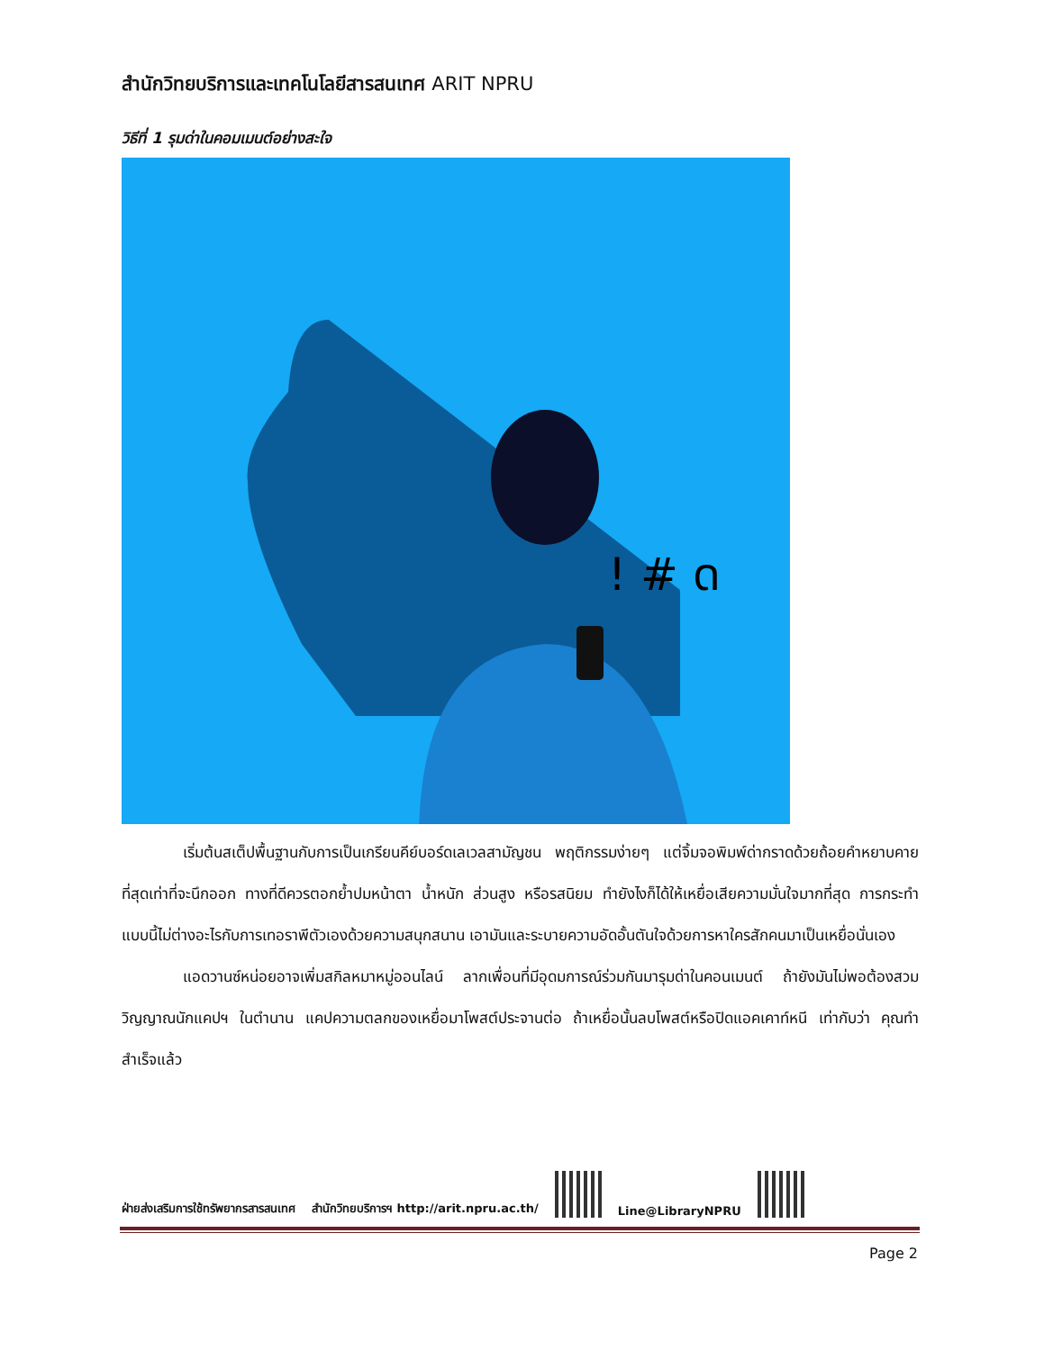สำนักวิทยบริการและเทคโนโลยีสารสนเทศ ARIT NPRU
วิธีที่ 1 รุมด่าในคอมเมนต์อย่างสะใจ
! # ด
เริ่มต้นสเต็ปพื้นฐานกับการเป็นเกรียนคีย์บอร์ดเลเวลสามัญชน พฤติกรรมง่ายๆ แต่จิ้มจอพิมพ์ด่ากราดด้วยถ้อยคำหยาบคายที่สุดเท่าที่จะนึกออก ทางที่ดีควรตอกย้ำปมหน้าตา น้ำหนัก ส่วนสูง หรือรสนิยม ทำยังไงก็ได้ให้เหยื่อเสียความมั่นใจมากที่สุด การกระทำแบบนี้ไม่ต่างอะไรกับการเทอราพีตัวเองด้วยความสนุกสนาน เอามันและระบายความอัดอั้นตันใจด้วยการหาใครสักคนมาเป็นเหยื่อนั่นเอง
แอดวานซ์หน่อยอาจเพิ่มสกิลหมาหมู่ออนไลน์ ลากเพื่อนที่มีอุดมการณ์ร่วมกันมารุมด่าในคอนเมนต์ ถ้ายังมันไม่พอต้องสวมวิญญาณนักแคปฯ ในตำนาน แคปความตลกของเหยื่อมาโพสต์ประจานต่อ ถ้าเหยื่อนั้นลบโพสต์หรือปิดแอคเคาท์หนี เท่ากับว่า คุณทำสำเร็จแล้ว
ฝ่ายส่งเสริมการใช้ทรัพยากรสารสนเทศ สำนักวิทยบริการฯ http://arit.npru.ac.th/
Line@LibraryNPRU
Page 2